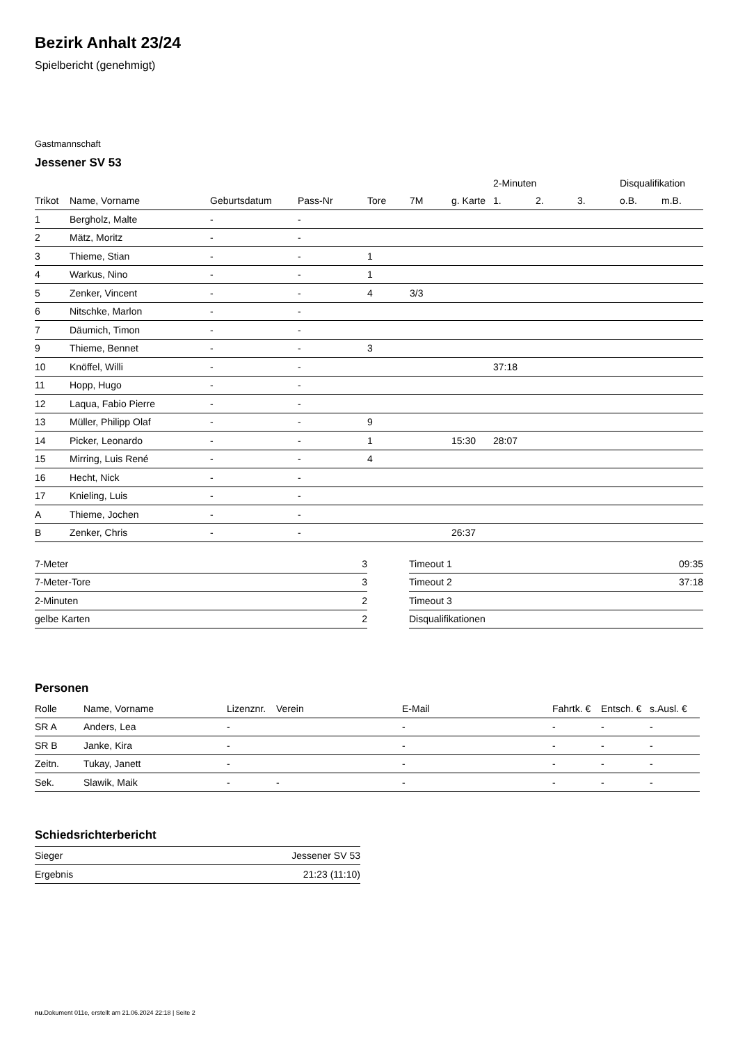Bezirk Anhalt 23/24
Spielbericht (genehmigt)
Gastmannschaft
Jessener SV 53
| | | | | | | | 2-Minuten | | | Disqualifikation | |
| --- | --- | --- | --- | --- | --- | --- | --- | --- | --- | --- | --- |
| Trikot | Name, Vorname | Geburtsdatum | Pass-Nr | Tore | 7M | g. Karte | 1. | 2. | 3. | o.B. | m.B. |
| 1 | Bergholz, Malte | - | - | | | | | | | | |
| 2 | Mätz, Moritz | - | - | | | | | | | | |
| 3 | Thieme, Stian | - | - | 1 | | | | | | | |
| 4 | Warkus, Nino | - | - | 1 | | | | | | | |
| 5 | Zenker, Vincent | - | - | 4 | 3/3 | | | | | | |
| 6 | Nitschke, Marlon | - | - | | | | | | | | |
| 7 | Däumich, Timon | - | - | | | | | | | | |
| 9 | Thieme, Bennet | - | - | 3 | | | | | | | |
| 10 | Knöffel, Willi | - | - | | | | 37:18 | | | | |
| 11 | Hopp, Hugo | - | - | | | | | | | | |
| 12 | Laqua, Fabio Pierre | - | - | | | | | | | | |
| 13 | Müller, Philipp Olaf | - | - | 9 | | | | | | | |
| 14 | Picker, Leonardo | - | - | 1 | | 15:30 | 28:07 | | | | |
| 15 | Mirring, Luis René | - | - | 4 | | | | | | | |
| 16 | Hecht, Nick | - | - | | | | | | | | |
| 17 | Knieling, Luis | - | - | | | | | | | | |
| A | Thieme, Jochen | - | - | | | | | | | | |
| B | Zenker, Chris | - | - | | | 26:37 | | | | | |
| 7-Meter | 3 |
| 7-Meter-Tore | 3 |
| 2-Minuten | 2 |
| gelbe Karten | 2 |
| Timeout 1 | 09:35 |
| Timeout 2 | 37:18 |
| Timeout 3 | |
| Disqualifikationen | |
Personen
| Rolle | Name, Vorname | Lizenznr. | Verein | E-Mail | Fahrtk. € | Entsch. € | s.Ausl. € |
| --- | --- | --- | --- | --- | --- | --- | --- |
| SR A | Anders, Lea | - | | - | - | - | - |
| SR B | Janke, Kira | - | | - | - | - | - |
| Zeitn. | Tukay, Janett | - | | - | - | - | - |
| Sek. | Slawik, Maik | - | - | - | - | - | - |
Schiedsrichterbericht
| Sieger | Jessener SV 53 |
| Ergebnis | 21:23 (11:10) |
nu.Dokument 011e, erstellt am 21.06.2024 22:18 | Seite 2